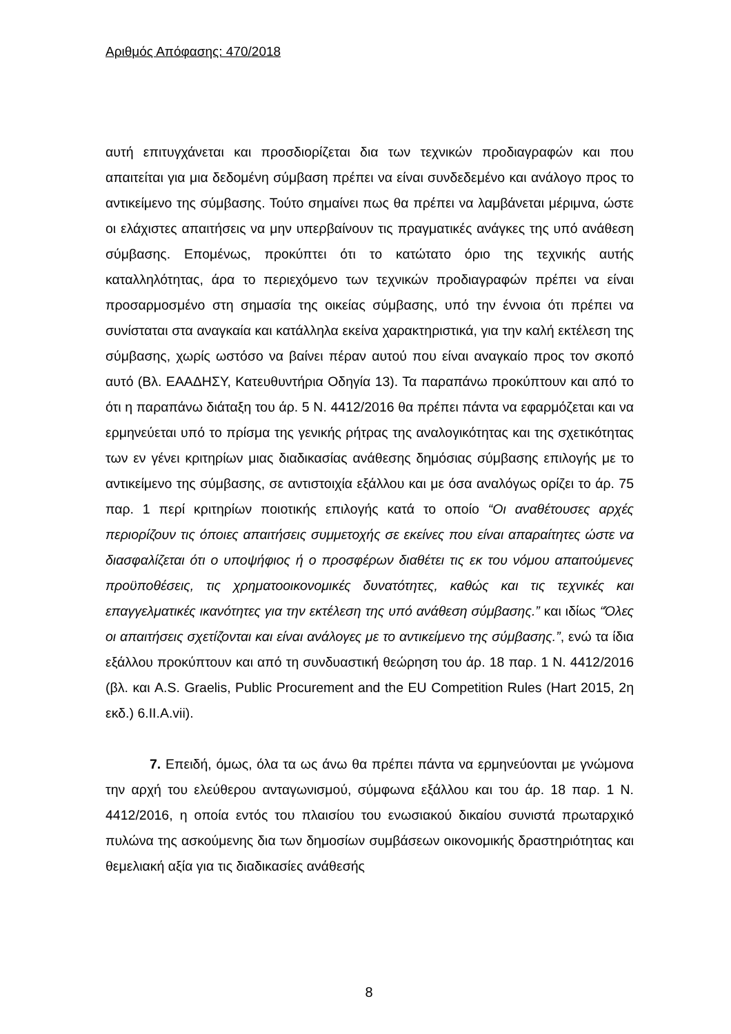Αριθμός Απόφασης: 470/2018
αυτή επιτυγχάνεται και προσδιορίζεται δια των τεχνικών προδιαγραφών και που απαιτείται για μια δεδομένη σύμβαση πρέπει να είναι συνδεδεμένο και ανάλογο προς το αντικείμενο της σύμβασης. Τούτο σημαίνει πως θα πρέπει να λαμβάνεται μέριμνα, ώστε οι ελάχιστες απαιτήσεις να μην υπερβαίνουν τις πραγματικές ανάγκες της υπό ανάθεση σύμβασης. Επομένως, προκύπτει ότι το κατώτατο όριο της τεχνικής αυτής καταλληλότητας, άρα το περιεχόμενο των τεχνικών προδιαγραφών πρέπει να είναι προσαρμοσμένο στη σημασία της οικείας σύμβασης, υπό την έννοια ότι πρέπει να συνίσταται στα αναγκαία και κατάλληλα εκείνα χαρακτηριστικά, για την καλή εκτέλεση της σύμβασης, χωρίς ωστόσο να βαίνει πέραν αυτού που είναι αναγκαίο προς τον σκοπό αυτό (Βλ. ΕΑΑΔΗΣΥ, Κατευθυντήρια Οδηγία 13). Τα παραπάνω προκύπτουν και από το ότι η παραπάνω διάταξη του άρ. 5 Ν. 4412/2016 θα πρέπει πάντα να εφαρμόζεται και να ερμηνεύεται υπό το πρίσμα της γενικής ρήτρας της αναλογικότητας και της σχετικότητας των εν γένει κριτηρίων μιας διαδικασίας ανάθεσης δημόσιας σύμβασης επιλογής με το αντικείμενο της σύμβασης, σε αντιστοιχία εξάλλου και με όσα αναλόγως ορίζει το άρ. 75 παρ. 1 περί κριτηρίων ποιοτικής επιλογής κατά το οποίο “Οι αναθέτουσες αρχές περιορίζουν τις όποιες απαιτήσεις συμμετοχής σε εκείνες που είναι απαραίτητες ώστε να διασφαλίζεται ότι ο υποψήφιος ή ο προσφέρων διαθέτει τις εκ του νόμου απαιτούμενες προϋποθέσεις, τις χρηματοοικονομικές δυνατότητες, καθώς και τις τεχνικές και επαγγελματικές ικανότητες για την εκτέλεση της υπό ανάθεση σύμβασης.” και ιδίως “Όλες οι απαιτήσεις σχετίζονται και είναι ανάλογες με το αντικείμενο της σύμβασης.”, ενώ τα ίδια εξάλλου προκύπτουν και από τη συνδυαστική θεώρηση του άρ. 18 παρ. 1 Ν. 4412/2016 (βλ. και A.S. Graelis, Public Procurement and the EU Competition Rules (Hart 2015, 2η εκδ.) 6.II.A.vii).
7. Επειδή, όμως, όλα τα ως άνω θα πρέπει πάντα να ερμηνεύονται με γνώμονα την αρχή του ελεύθερου ανταγωνισμού, σύμφωνα εξάλλου και του άρ. 18 παρ. 1 Ν. 4412/2016, η οποία εντός του πλαισίου του ενωσιακού δικαίου συνιστά πρωταρχικό πυλώνα της ασκούμενης δια των δημοσίων συμβάσεων οικονομικής δραστηριότητας και θεμελιακή αξία για τις διαδικασίες ανάθεσής
8